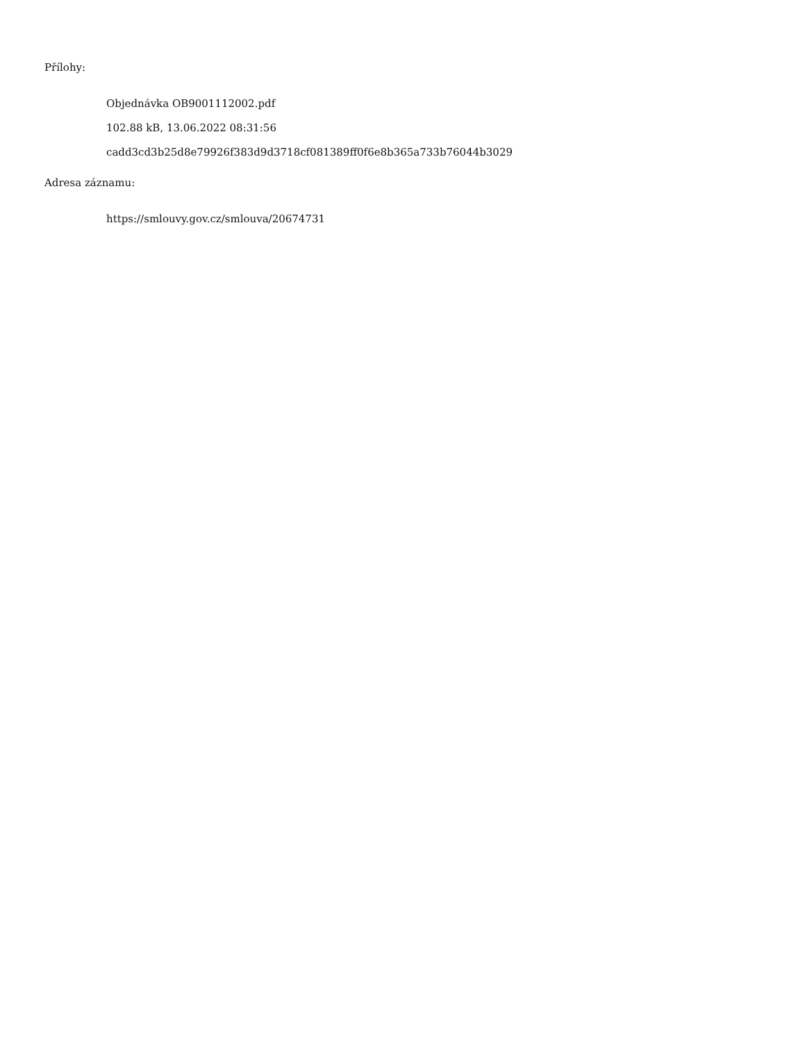Přílohy:
Objednávka OB9001112002.pdf
102.88 kB, 13.06.2022 08:31:56
cadd3cd3b25d8e79926f383d9d3718cf081389ff0f6e8b365a733b76044b3029
Adresa záznamu:
https://smlouvy.gov.cz/smlouva/20674731